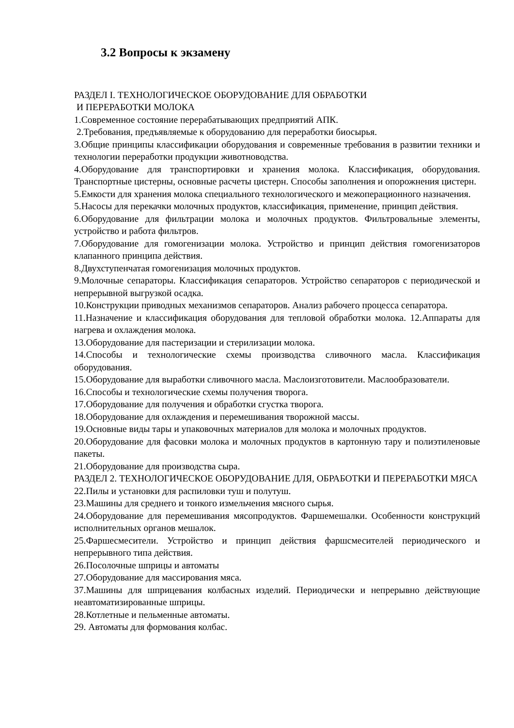3.2 Вопросы к экзамену
РАЗДЕЛ I. ТЕХНОЛОГИЧЕСКОЕ ОБОРУДОВАНИЕ ДЛЯ ОБРАБОТКИ
И ПЕРЕРАБОТКИ МОЛОКА
1.Современное состояние перерабатывающих предприятий АПК.
2.Требования, предъявляемые к оборудованию для переработки биосырья.
3.Общие принципы классификации оборудования и современные требования в развитии техники и технологии переработки продукции животноводства.
4.Оборудование для транспортировки и хранения молока. Классификация, оборудования. Транспортные цистерны, основные расчеты цистерн. Способы заполнения и опорожнения цистерн.
5.Емкости для хранения молока специального технологического и межоперационного назначения.
5.Насосы для перекачки молочных продуктов, классификация, применение, принцип действия.
6.Оборудование для фильтрации молока и молочных продуктов. Фильтровальные элементы, устройство и работа фильтров.
7.Оборудование для гомогенизации молока. Устройство и принцип действия гомогенизаторов клапанного принципа действия.
8.Двухступенчатая гомогенизация молочных продуктов.
9.Молочные сепараторы. Классификация сепараторов. Устройство сепараторов с периодической и непрерывной выгрузкой осадка.
10.Конструкции приводных механизмов сепараторов. Анализ рабочего процесса сепаратора.
11.Назначение и классификация оборудования для тепловой обработки молока. 12.Аппараты для нагрева и охлаждения молока.
13.Оборудование для пастеризации и стерилизации молока.
14.Способы и технологические схемы производства сливочного масла. Классификация оборудования.
15.Оборудование для выработки сливочного масла. Маслоизготовители. Маслообразователи.
16.Способы и технологические схемы получения творога.
17.Оборудование для получения и обработки сгустка творога.
18.Оборудование для охлаждения и перемешивания творожной массы.
19.Основные виды тары и упаковочных материалов для молока и молочных продуктов.
20.Оборудование для фасовки молока и молочных продуктов в картонную тару и полиэтиленовые пакеты.
21.Оборудование для производства сыра.
РАЗДЕЛ 2. ТЕХНОЛОГИЧЕСКОЕ ОБОРУДОВАНИЕ ДЛЯ, ОБРАБОТКИ И ПЕРЕРАБОТКИ МЯСА
22.Пилы и установки для распиловки туш и полутуш.
23.Машины для среднего и тонкого измельчения мясного сырья.
24.Оборудование для перемешивания мясопродуктов. Фаршемешалки. Особенности конструкций исполнительных органов мешалок.
25.Фаршесмесители. Устройство и принцип действия фаршсмесителей периодического и непрерывного типа действия.
26.Посолочные шприцы и автоматы
27.Оборудование для массирования мяса.
37.Машины для шприцевания колбасных изделий. Периодически и непрерывно действующие неавтоматизированные шприцы.
28.Котлетные и пельменные автоматы.
29. Автоматы для формования колбас.